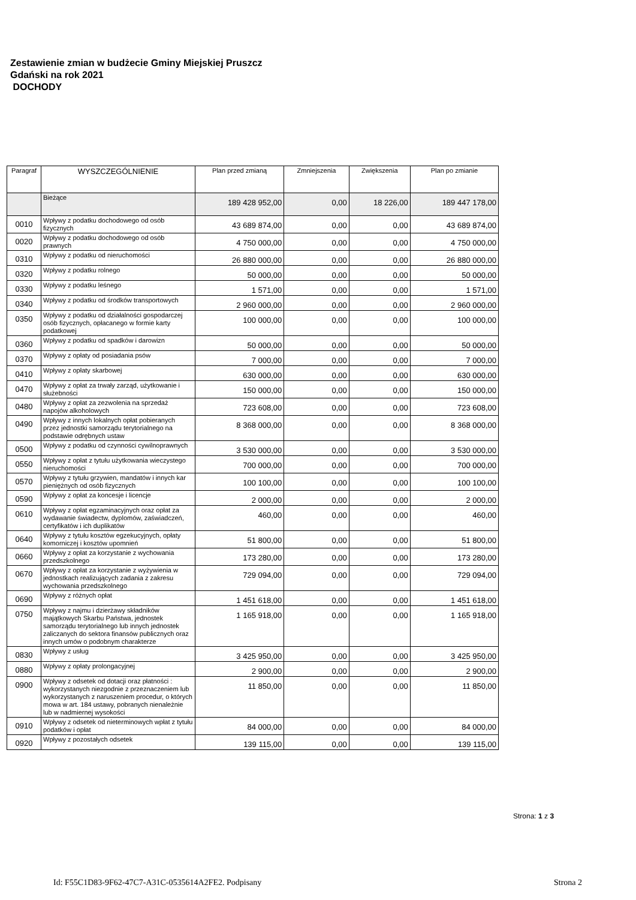Zestawienie zmian w budżecie Gminy Miejskiej Pruszcz
Gdański na rok 2021
DOCHODY
| Paragraf | WYSZCZEGÓLNIENIE | Plan przed zmianą | Zmniejszenia | Zwiększenia | Plan po zmianie |
| --- | --- | --- | --- | --- | --- |
| | Bieżące | 189 428 952,00 | 0,00 | 18 226,00 | 189 447 178,00 |
| 0010 | Wpływy z podatku dochodowego od osób fizycznych | 43 689 874,00 | 0,00 | 0,00 | 43 689 874,00 |
| 0020 | Wpływy z podatku dochodowego od osób prawnych | 4 750 000,00 | 0,00 | 0,00 | 4 750 000,00 |
| 0310 | Wpływy z podatku od nieruchomości | 26 880 000,00 | 0,00 | 0,00 | 26 880 000,00 |
| 0320 | Wpływy z podatku rolnego | 50 000,00 | 0,00 | 0,00 | 50 000,00 |
| 0330 | Wpływy z podatku leśnego | 1 571,00 | 0,00 | 0,00 | 1 571,00 |
| 0340 | Wpływy z podatku od środków transportowych | 2 960 000,00 | 0,00 | 0,00 | 2 960 000,00 |
| 0350 | Wpływy z podatku od działalności gospodarczej osób fizycznych, opłacanego w formie karty podatkowej | 100 000,00 | 0,00 | 0,00 | 100 000,00 |
| 0360 | Wpływy z podatku od spadków i darowizn | 50 000,00 | 0,00 | 0,00 | 50 000,00 |
| 0370 | Wpływy z opłaty od posiadania psów | 7 000,00 | 0,00 | 0,00 | 7 000,00 |
| 0410 | Wpływy z opłaty skarbowej | 630 000,00 | 0,00 | 0,00 | 630 000,00 |
| 0470 | Wpływy z opłat za trwały zarząd, użytkowanie i służebności | 150 000,00 | 0,00 | 0,00 | 150 000,00 |
| 0480 | Wpływy z opłat za zezwolenia na sprzedaż napojów alkoholowych | 723 608,00 | 0,00 | 0,00 | 723 608,00 |
| 0490 | Wpływy z innych lokalnych opłat pobieranych przez jednostki samorządu terytorialnego na podstawie odrębnych ustaw | 8 368 000,00 | 0,00 | 0,00 | 8 368 000,00 |
| 0500 | Wpływy z podatku od czynności cywilnoprawnych | 3 530 000,00 | 0,00 | 0,00 | 3 530 000,00 |
| 0550 | Wpływy z opłat z tytułu użytkowania wieczystego nieruchomości | 700 000,00 | 0,00 | 0,00 | 700 000,00 |
| 0570 | Wpływy z tytułu grzywien, mandatów i innych kar pieniężnych od osób fizycznych | 100 100,00 | 0,00 | 0,00 | 100 100,00 |
| 0590 | Wpływy z opłat za koncesje i licencje | 2 000,00 | 0,00 | 0,00 | 2 000,00 |
| 0610 | Wpływy z opłat egzaminacyjnych oraz opłat za wydawanie świadectw, dyplomów, zaświadczeń, certyfikatów i ich duplikatów | 460,00 | 0,00 | 0,00 | 460,00 |
| 0640 | Wpływy z tytułu kosztów egzekucyjnych, opłaty komorniczej i kosztów upomnień | 51 800,00 | 0,00 | 0,00 | 51 800,00 |
| 0660 | Wpływy z opłat za korzystanie z wychowania przedszkolnego | 173 280,00 | 0,00 | 0,00 | 173 280,00 |
| 0670 | Wpływy z opłat za korzystanie z wyżywienia w jednostkach realizujących zadania z zakresu wychowania przedszkolnego | 729 094,00 | 0,00 | 0,00 | 729 094,00 |
| 0690 | Wpływy z różnych opłat | 1 451 618,00 | 0,00 | 0,00 | 1 451 618,00 |
| 0750 | Wpływy z najmu i dzierżawy składników majątkowych Skarbu Państwa, jednostek samorządu terytorialnego lub innych jednostek zaliczanych do sektora finansów publicznych oraz innych umów o podobnym charakterze | 1 165 918,00 | 0,00 | 0,00 | 1 165 918,00 |
| 0830 | Wpływy z usług | 3 425 950,00 | 0,00 | 0,00 | 3 425 950,00 |
| 0880 | Wpływy z opłaty prolongacyjnej | 2 900,00 | 0,00 | 0,00 | 2 900,00 |
| 0900 | Wpływy z odsetek od dotacji oraz płatności : wykorzystanych niezgodnie z przeznaczeniem lub wykorzystanych z naruszeniem procedur, o których mowa w art. 184 ustawy, pobranych nienależnie lub w nadmiernej wysokości | 11 850,00 | 0,00 | 0,00 | 11 850,00 |
| 0910 | Wpływy z odsetek od nieterminowych wpłat z tytułu podatków i opłat | 84 000,00 | 0,00 | 0,00 | 84 000,00 |
| 0920 | Wpływy z pozostałych odsetek | 139 115,00 | 0,00 | 0,00 | 139 115,00 |
Strona: 1 z 3
Id: F55C1D83-9F62-47C7-A31C-0535614A2FE2. Podpisany
Strona 2